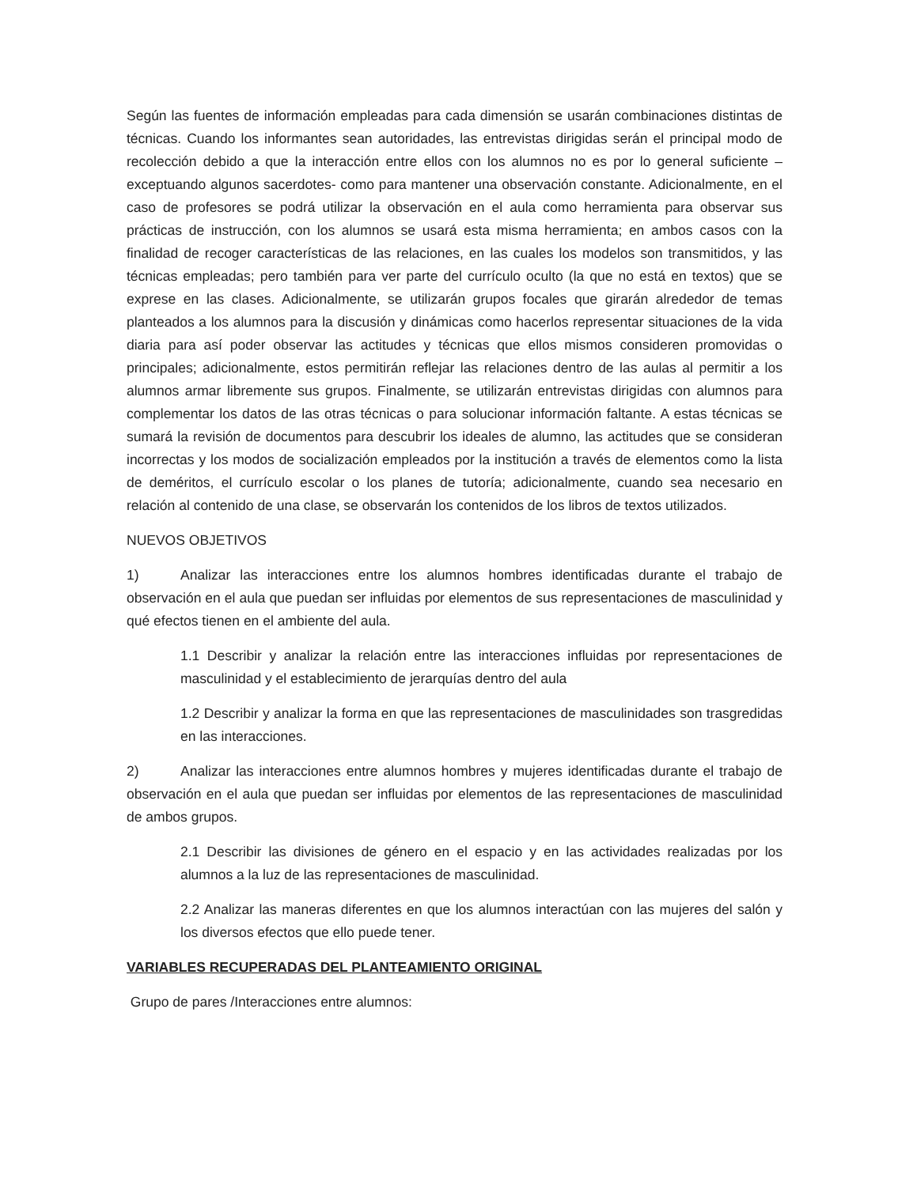Según las fuentes de información empleadas para cada dimensión se usarán combinaciones distintas de técnicas. Cuando los informantes sean autoridades, las entrevistas dirigidas serán el principal modo de recolección debido a que la interacción entre ellos con los alumnos no es por lo general suficiente –exceptuando algunos sacerdotes- como para mantener una observación constante. Adicionalmente, en el caso de profesores se podrá utilizar la observación en el aula como herramienta para observar sus prácticas de instrucción, con los alumnos se usará esta misma herramienta; en ambos casos con la finalidad de recoger características de las relaciones, en las cuales los modelos son transmitidos, y las técnicas empleadas; pero también para ver parte del currículo oculto (la que no está en textos) que se exprese en las clases. Adicionalmente, se utilizarán grupos focales que girarán alrededor de temas planteados a los alumnos para la discusión y dinámicas como hacerlos representar situaciones de la vida diaria para así poder observar las actitudes y técnicas que ellos mismos consideren promovidas o principales; adicionalmente, estos permitirán reflejar las relaciones dentro de las aulas al permitir a los alumnos armar libremente sus grupos. Finalmente, se utilizarán entrevistas dirigidas con alumnos para complementar los datos de las otras técnicas o para solucionar información faltante. A estas técnicas se sumará la revisión de documentos para descubrir los ideales de alumno, las actitudes que se consideran incorrectas y los modos de socialización empleados por la institución a través de elementos como la lista de deméritos, el currículo escolar o los planes de tutoría; adicionalmente, cuando sea necesario en relación al contenido de una clase, se observarán los contenidos de los libros de textos utilizados.
NUEVOS OBJETIVOS
1) Analizar las interacciones entre los alumnos hombres identificadas durante el trabajo de observación en el aula que puedan ser influidas por elementos de sus representaciones de masculinidad y qué efectos tienen en el ambiente del aula.
1.1 Describir y analizar la relación entre las interacciones influidas por representaciones de masculinidad y el establecimiento de jerarquías dentro del aula
1.2 Describir y analizar la forma en que las representaciones de masculinidades son trasgredidas en las interacciones.
2) Analizar las interacciones entre alumnos hombres y mujeres identificadas durante el trabajo de observación en el aula que puedan ser influidas por elementos de las representaciones de masculinidad de ambos grupos.
2.1 Describir las divisiones de género en el espacio y en las actividades realizadas por los alumnos a la luz de las representaciones de masculinidad.
2.2 Analizar las maneras diferentes en que los alumnos interactúan con las mujeres del salón y los diversos efectos que ello puede tener.
VARIABLES RECUPERADAS DEL PLANTEAMIENTO ORIGINAL
Grupo de pares /Interacciones entre alumnos: